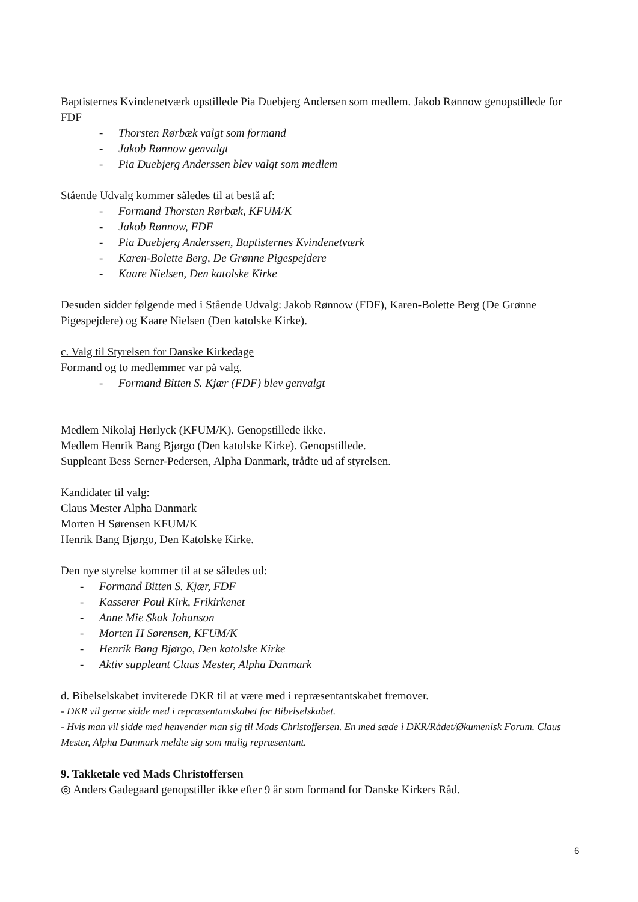Baptisternes Kvindenetværk opstillede Pia Duebjerg Andersen som medlem. Jakob Rønnow genopstillede for FDF
- Thorsten Rørbæk valgt som formand
- Jakob Rønnow genvalgt
- Pia Duebjerg Anderssen blev valgt som medlem
Stående Udvalg kommer således til at bestå af:
- Formand Thorsten Rørbæk, KFUM/K
- Jakob Rønnow, FDF
- Pia Duebjerg Anderssen, Baptisternes Kvindenetværk
- Karen-Bolette Berg, De Grønne Pigespejdere
- Kaare Nielsen, Den katolske Kirke
Desuden sidder følgende med i Stående Udvalg: Jakob Rønnow (FDF), Karen-Bolette Berg (De Grønne Pigespejdere) og Kaare Nielsen (Den katolske Kirke).
c. Valg til Styrelsen for Danske Kirkedage
Formand og to medlemmer var på valg.
- Formand Bitten S. Kjær (FDF) blev genvalgt
Medlem Nikolaj Hørlyck (KFUM/K). Genopstillede ikke.
Medlem Henrik Bang Bjørgo (Den katolske Kirke). Genopstillede.
Suppleant Bess Serner-Pedersen, Alpha Danmark, trådte ud af styrelsen.
Kandidater til valg:
Claus Mester Alpha Danmark
Morten H Sørensen KFUM/K
Henrik Bang Bjørgo, Den Katolske Kirke.
Den nye styrelse kommer til at se således ud:
- Formand Bitten S. Kjær, FDF
- Kasserer Poul Kirk, Frikirkenet
- Anne Mie Skak Johanson
- Morten H Sørensen, KFUM/K
- Henrik Bang Bjørgo, Den katolske Kirke
- Aktiv suppleant Claus Mester, Alpha Danmark
d. Bibelselskabet inviterede DKR til at være med i repræsentantskabet fremover.
- DKR vil gerne sidde med i repræsentantskabet for Bibelselskabet.
- Hvis man vil sidde med henvender man sig til Mads Christoffersen. En med sæde i DKR/Rådet/Økumenisk Forum. Claus Mester, Alpha Danmark meldte sig som mulig repræsentant.
9. Takketale ved Mads Christoffersen
◎ Anders Gadegaard genopstiller ikke efter 9 år som formand for Danske Kirkers Råd.
6